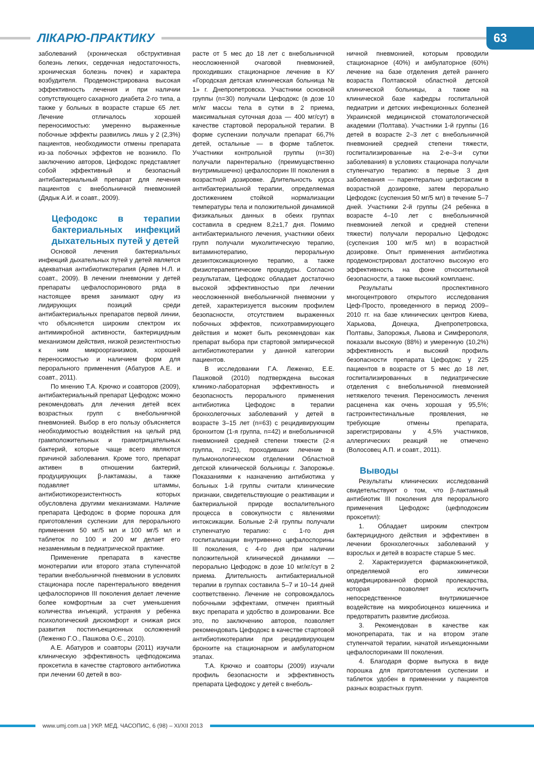ЛІКАРЮ-ПРАКТИКУ
63
заболеваний (хроническая обструктивная болезнь легких, сердечная недостаточность, хроническая болезнь почек) и характера возбудителя. Продемонстрирована высокая эффективность лечения и при наличии сопутствующего сахарного диабета 2-го типа, а также у больных в возрасте старше 65 лет. Лечение отличалось хорошей переносимостью: умеренно выраженные побочные эффекты развились лишь у 2 (2,3%) пациентов, необходимости отмены препарата из-за побочных эффектов не возникло. По заключению авторов, Цефодокс представляет собой эффективный и безопасный антибактериальный препарат для лечения пациентов с внебольничной пневмонией (Дядык А.И. и соавт., 2009).
Цефодокс в терапии бактериальных инфекций дыхательных путей у детей
Основой лечения бактериальных инфекций дыхательных путей у детей является адекватная антибиотикотерапия (Аряев Н.Л. и соавт., 2009). В лечении пневмонии у детей препараты цефалоспоринового ряда в настоящее время занимают одну из лидирующих позиций среди антибактериальных препаратов первой линии, что объясняется широким спектром их антимикробной активности, бактерицидным механизмом действия, низкой резистентностью к ним микроорганизмов, хорошей переносимостью и наличием форм для перорального применения (Абатуров А.Е. и соавт., 2011).
По мнению Т.А. Крючко и соавторов (2009), антибактериальный препарат Цефодокс можно рекомендовать для лечения детей всех возрастных групп с внебольничной пневмонией. Выбор в его пользу объясняется необходимостью воздействия на целый ряд грамположительных и грамотрицательных бактерий, которые чаще всего являются причиной заболевания. Кроме того, препарат активен в отношении бактерий, продуцирующих β-лактамазы, а также подавляет штаммы, антибиотикорезистентность которых обусловлена другими механизмами. Наличие препарата Цефодокс в форме порошка для приготовления суспензии для перорального применения 50 мг/5 мл и 100 мг/5 мл и таблеток по 100 и 200 мг делает его незаменимым в педиатрической практике.
Применение препарата в качестве монотерапии или второго этапа ступенчатой терапии внебольничной пневмонии в условиях стационара после парентерального введения цефалоспоринов III поколения делает лечение более комфортным за счет уменьшения количества инъекций, устраняя у ребенка психологический дискомфорт и снижая риск развития постинъекционных осложнений (Леженко Г.О., Пашкова О.Є., 2010).
А.Е. Абатуров и соавторы (2011) изучали клиническую эффективность цефподоксима проксетила в качестве стартового антибиотика при лечении 60 детей в воз-
расте от 5 мес до 18 лет с внебольничной неосложненной очаговой пневмонией, проходивших стационарное лечение в КУ «Городская детская клиническая больница № 1» г. Днепропетровска. Участники основной группы (n=30) получали Цефодокс (в дозе 10 мг/кг массы тела в сутки в 2 приема, максимальная суточная доза — 400 мг/сут) в качестве стартовой пероральной терапии. В форме суспензии получали препарат 66,7% детей, остальные — в форме таблеток. Участники контрольной группы (n=30) получали парентерально (преимущественно внутримышечно) цефалоспорин III поколения в возрастной дозировке. Длительность курса антибактериальной терапии, определяемая достижением стойкой нормализации температуры тела и положительной динамикой физикальных данных в обеих группах составила в среднем 8,2±1,7 дня. Помимо антибактериального лечения, участники обеих групп получали муколитическую терапию, витаминотерапию, пероральную дезинтоксикационную терапию, а также физиотерапевтические процедуры. Согласно результатам, Цефодокс обладает достаточно высокой эффективностью при лечении неосложненной внебольничной пневмонии у детей, характеризуется высоким профилем безопасности, отсутствием выраженных побочных эффектов, психотравмирующего действия и может быть рекомендован как препарат выбора при стартовой эмпирической антибиотикотерапии у данной категории пациентов.
В исследовании Г.А. Леженко, Е.Е. Пашковой (2010) подтверждена высокая клинико-лабораторная эффективность и безопасность перорального применения антибиотика Цефодокс в терапии бронхолегочных заболеваний у детей в возрасте 3–15 лет (n=63) с рецидивирующим бронхитом (1-я группа, n=42) и внебольничной пневмонией средней степени тяжести (2-я группа, n=21), проходивших лечение в пульмонологическом отделении Областной детской клинической больницы г. Запорожье. Показаниями к назначению антибиотика у больных 1-й группы считали клинические признаки, свидетельствующие о реактивации и бактериальной природе воспалительного процесса в совокупности с явлениями интоксикации. Больные 2-й группы получали ступенчатую терапию: с 1-го дня госпитализации внутривенно цефалоспорины III поколения, с 4-го дня при наличии положительной клинической динамики — перорально Цефодокс в дозе 10 мг/кг/сут в 2 приема. Длительность антибактериальной терапии в группах составила 5–7 и 10–14 дней соответственно. Лечение не сопровождалось побочными эффектами, отмечен приятный вкус препарата и удобство в дозировании. Все это, по заключению авторов, позволяет рекомендовать Цефодокс в качестве стартовой антибиотикотерапии при рецидивирующем бронхите на стационарном и амбулаторном этапах.
Т.А. Крючко и соавторы (2009) изучали профиль безопасности и эффективность препарата Цефодокс у детей с внеболь-
ничной пневмонией, которым проводили стационарное (40%) и амбулаторное (60%) лечение на базе отделения детей раннего возраста Полтавской областной детской клинической больницы, а также на клинической базе кафедры госпитальной педиатрии и детских инфекционных болезней Украинской медицинской стоматологической академии (Полтава). Участники 1-й группы (16 детей в возрасте 2–3 лет с внебольничной пневмонией средней степени тяжести, госпитализированные на 2-е–3-и сутки заболевания) в условиях стационара получали ступенчатую терапию: в первые 3 дня заболевания — парентерально цефотаксим в возрастной дозировке, затем перорально Цефодокс (суспензия 50 мг/5 мл) в течение 5–7 дней. Участники 2-й группы (24 ребенка в возрасте 4–10 лет с внебольничной пневмонией легкой и средней степени тяжести) получали перорально Цефодокс (суспензия 100 мг/5 мл) в возрастной дозировке. Опыт применения антибиотика продемонстрировал достаточно высокую его эффективность на фоне относительной безопасности, а также высокий комплаенс.
Результаты проспективного многоцентрового открытого исследования Цеф-Просто, проведенного в период 2009–2010 гг. на базе клинических центров Киева, Харькова, Донецка, Днепропетровска, Полтавы, Запорожья, Львова и Симферополя, показали высокую (88%) и умеренную (10,2%) эффективность и высокий профиль безопасности препарата Цефодокс у 225 пациентов в возрасте от 5 мес до 18 лет, госпитализированных в педиатрические отделения с внебольничной пневмонией нетяжелого течения. Переносимость лечения расценена как очень хорошая у 95,5%; гастроинтестинальные проявления, не требующие отмены препарата, зарегистрированы у 4,5% участников, аллергических реакций не отмечено (Волосовец А.П. и соавт., 2011).
Выводы
Результаты клинических исследований свидетельствуют о том, что β-лактамный антибиотик III поколения для перорального применения Цефодокс (цефподоксим проксетил):
1. Обладает широким спектром бактерицидного действия и эффективен в лечении бронхолегочных заболеваний у взрослых и детей в возрасте старше 5 мес.
2. Характеризуется фармакокинетикой, определяемой его химически модифицированной формой пролекарства, которая позволяет исключить непосредственное внутрикишечное воздействие на микробиоценоз кишечника и предотвратить развитие дисбиоза.
3. Рекомендован в качестве как монопрепарата, так и на втором этапе ступенчатой терапии, начатой инъекционными цефалоспоринами III поколения.
4. Благодаря форме выпуска в виде порошка для приготовления суспензии и таблеток удобен в применении у пациентов разных возрастных групп.
www.umj.com.ua | УКР. МЕД. ЧАСОПИС, 6 (98) – XI/XII 2013